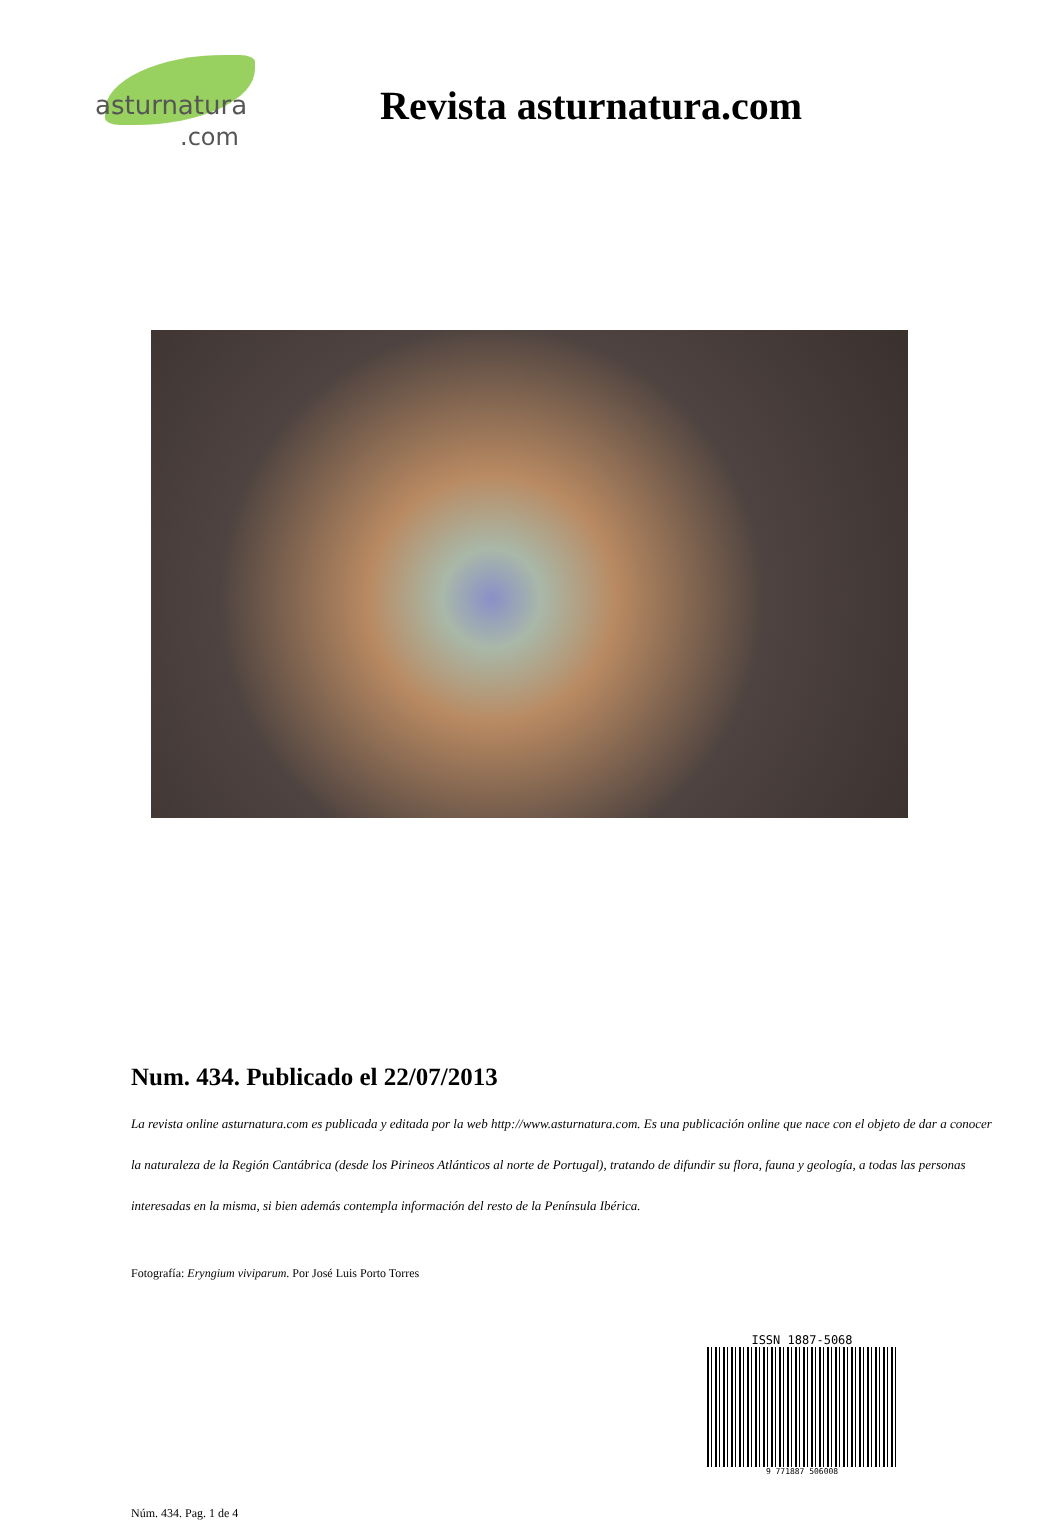asturnatura.com
Revista asturnatura.com
Num. 434. Publicado el 22/07/2013
La revista online asturnatura.com es publicada y editada por la web http://www.asturnatura.com. Es una publicación online que nace con el objeto de dar a conocer la naturaleza de la Región Cantábrica (desde los Pirineos Atlánticos al norte de Portugal), tratando de difundir su flora, fauna y geología, a todas las personas interesadas en la misma, si bien además contempla información del resto de la Península Ibérica.
Fotografía: Eryngium viviparum. Por José Luis Porto Torres
ISSN 1887-5068
9 771887 506008
Núm. 434. Pag. 1 de 4